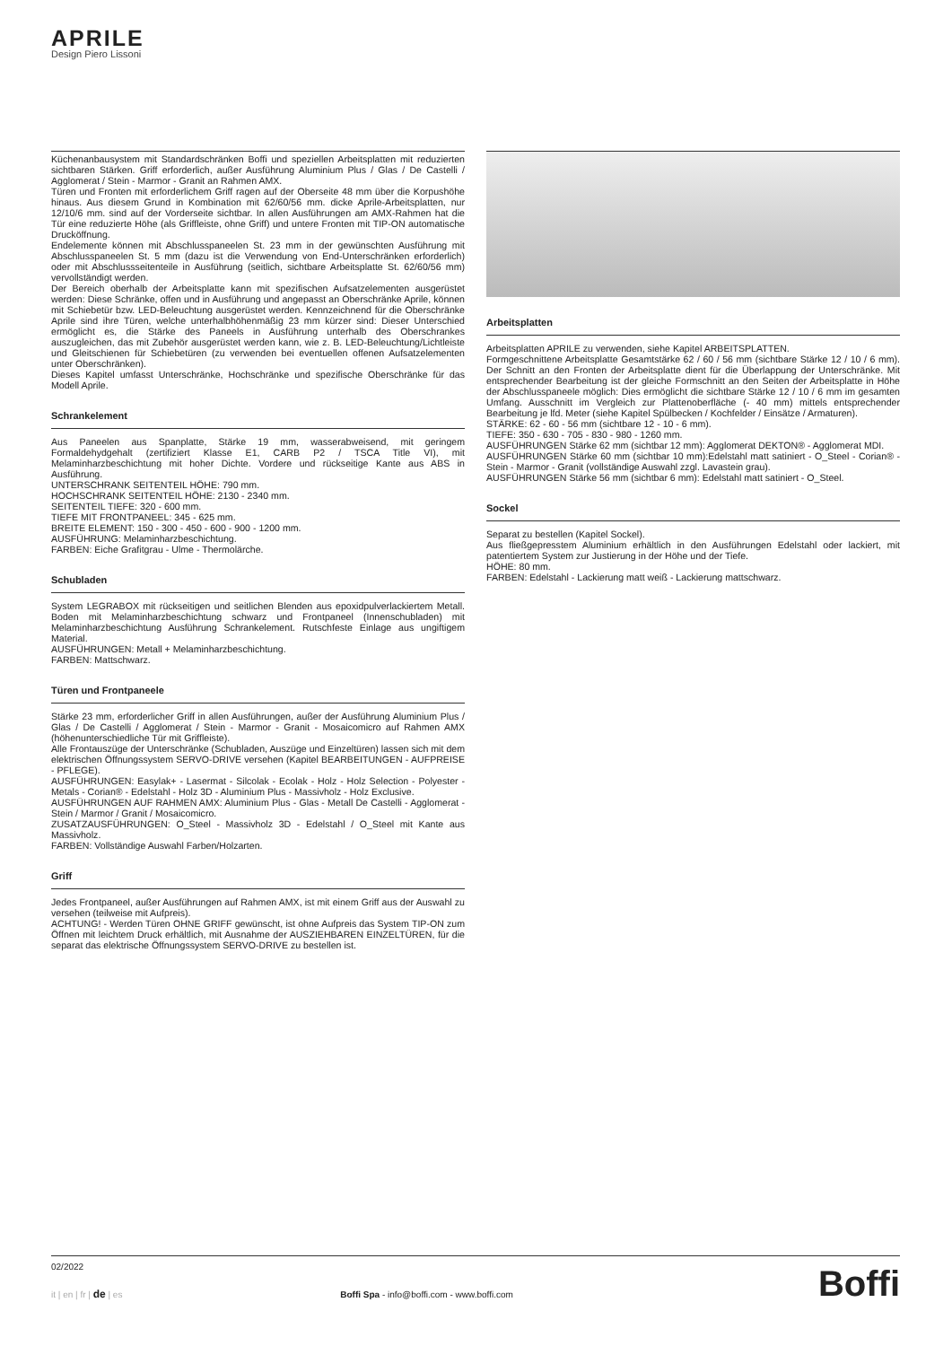APRILE
Design Piero Lissoni
Küchenanbausystem mit Standardschränken Boffi und speziellen Arbeitsplatten mit reduzierten sichtbaren Stärken. Griff erforderlich, außer Ausführung Aluminium Plus / Glas / De Castelli / Agglomerat / Stein - Marmor - Granit an Rahmen AMX.
Türen und Fronten mit erforderlichem Griff ragen auf der Oberseite 48 mm über die Korpushöhe hinaus. Aus diesem Grund in Kombination mit 62/60/56 mm. dicke Aprile-Arbeitsplatten, nur 12/10/6 mm. sind auf der Vorderseite sichtbar. In allen Ausführungen am AMX-Rahmen hat die Tür eine reduzierte Höhe (als Griffleiste, ohne Griff) und untere Fronten mit TIP-ON automatische Drucköffnung.
Endelemente können mit Abschlusspaneelen St. 23 mm in der gewünschten Ausführung mit Abschlusspaneelen St. 5 mm (dazu ist die Verwendung von End-Unterschränken erforderlich) oder mit Abschlussseitenteile in Ausführung (seitlich, sichtbare Arbeitsplatte St. 62/60/56 mm) vervollständigt werden.
Der Bereich oberhalb der Arbeitsplatte kann mit spezifischen Aufsatzelementen ausgerüstet werden: Diese Schränke, offen und in Ausführung und angepasst an Oberschränke Aprile, können mit Schiebetür bzw. LED-Beleuchtung ausgerüstet werden. Kennzeichnend für die Oberschränke Aprile sind ihre Türen, welche unterhalbhöhenmäßig 23 mm kürzer sind: Dieser Unterschied ermöglicht es, die Stärke des Paneels in Ausführung unterhalb des Oberschrankes auszugleichen, das mit Zubehör ausgerüstet werden kann, wie z. B. LED-Beleuchtung/Lichtleiste und Gleitschienen für Schiebetüren (zu verwenden bei eventuellen offenen Aufsatzelementen unter Oberschränken).
Dieses Kapitel umfasst Unterschränke, Hochschränke und spezifische Oberschränke für das Modell Aprile.
Schrankelement
Aus Paneelen aus Spanplatte, Stärke 19 mm, wasserabweisend, mit geringem Formaldehydgehalt (zertifiziert Klasse E1, CARB P2 / TSCA Title VI), mit Melaminharzbeschichtung mit hoher Dichte. Vordere und rückseitige Kante aus ABS in Ausführung.
UNTERSCHRANK SEITENTEIL HÖHE: 790 mm.
HOCHSCHRANK SEITENTEIL HÖHE: 2130 - 2340 mm.
SEITENTEIL TIEFE: 320 - 600 mm.
TIEFE MIT FRONTPANEEL: 345 - 625 mm.
BREITE ELEMENT: 150 - 300 - 450 - 600 - 900 - 1200 mm.
AUSFÜHRUNG: Melaminharzbeschichtung.
FARBEN: Eiche Grafitgrau - Ulme - Thermolärche.
Schubladen
System LEGRABOX mit rückseitigen und seitlichen Blenden aus epoxidpulverlackiertem Metall. Boden mit Melaminharzbeschichtung schwarz und Frontpaneel (Innenschubladen) mit Melaminharzbeschichtung Ausführung Schrankelement. Rutschfeste Einlage aus ungiftigem Material.
AUSFÜHRUNGEN: Metall + Melaminharzbeschichtung.
FARBEN: Mattschwarz.
Türen und Frontpaneele
Stärke 23 mm, erforderlicher Griff in allen Ausführungen, außer der Ausführung Aluminium Plus / Glas / De Castelli / Agglomerat / Stein - Marmor - Granit - Mosaicomicro auf Rahmen AMX (höhenunterschiedliche Tür mit Griffleiste).
Alle Frontauszüge der Unterschränke (Schubladen, Auszüge und Einzeltüren) lassen sich mit dem elektrischen Öffnungssystem SERVO-DRIVE versehen (Kapitel BEARBEITUNGEN - AUFPREISE - PFLEGE).
AUSFÜHRUNGEN: Easylak+ - Lasermat - Silcolak - Ecolak - Holz - Holz Selection - Polyester - Metals - Corian® - Edelstahl - Holz 3D - Aluminium Plus - Massivholz - Holz Exclusive.
AUSFÜHRUNGEN AUF RAHMEN AMX: Aluminium Plus - Glas - Metall De Castelli - Agglomerat - Stein / Marmor / Granit / Mosaicomicro.
ZUSATZAUSFÜHRUNGEN: O_Steel - Massivholz 3D - Edelstahl / O_Steel mit Kante aus Massivholz.
FARBEN: Vollständige Auswahl Farben/Holzarten.
Griff
Jedes Frontpaneel, außer Ausführungen auf Rahmen AMX, ist mit einem Griff aus der Auswahl zu versehen (teilweise mit Aufpreis).
ACHTUNG! - Werden Türen OHNE GRIFF gewünscht, ist ohne Aufpreis das System TIP-ON zum Öffnen mit leichtem Druck erhältlich, mit Ausnahme der AUSZIEHBAREN EINZELTÜREN, für die separat das elektrische Öffnungssystem SERVO-DRIVE zu bestellen ist.
Arbeitsplatten
Arbeitsplatten APRILE zu verwenden, siehe Kapitel ARBEITSPLATTEN.
Formgeschnittene Arbeitsplatte Gesamtstärke 62 / 60 / 56 mm (sichtbare Stärke 12 / 10 / 6 mm). Der Schnitt an den Fronten der Arbeitsplatte dient für die Überlappung der Unterschränke. Mit entsprechender Bearbeitung ist der gleiche Formschnitt an den Seiten der Arbeitsplatte in Höhe der Abschlusspaneele möglich: Dies ermöglicht die sichtbare Stärke 12 / 10 / 6 mm im gesamten Umfang. Ausschnitt im Vergleich zur Plattenoberfläche (- 40 mm) mittels entsprechender Bearbeitung je lfd. Meter (siehe Kapitel Spülbecken / Kochfelder / Einsätze / Armaturen).
STÄRKE: 62 - 60 - 56 mm (sichtbare 12 - 10 - 6 mm).
TIEFE: 350 - 630 - 705 - 830 - 980 - 1260 mm.
AUSFÜHRUNGEN Stärke 62 mm (sichtbar 12 mm): Agglomerat DEKTON® - Agglomerat MDI.
AUSFÜHRUNGEN Stärke 60 mm (sichtbar 10 mm):Edelstahl matt satiniert - O_Steel - Corian® - Stein - Marmor - Granit (vollständige Auswahl zzgl. Lavastein grau).
AUSFÜHRUNGEN Stärke 56 mm (sichtbar 6 mm): Edelstahl matt satiniert - O_Steel.
Sockel
Separat zu bestellen (Kapitel Sockel).
Aus fließgepresstem Aluminium erhältlich in den Ausführungen Edelstahl oder lackiert, mit patentiertem System zur Justierung in der Höhe und der Tiefe.
HÖHE: 80 mm.
FARBEN: Edelstahl - Lackierung matt weiß - Lackierung mattschwarz.
02/2022
it | en | fr | de | es Boffi Spa - info@boffi.com - www.boffi.com
Boffi